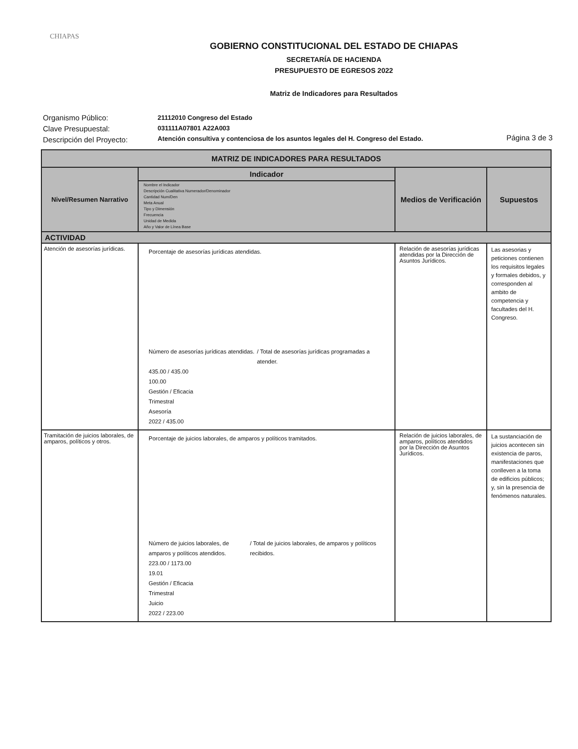CHIAPAS
GOBIERNO CONSTITUCIONAL DEL ESTADO DE CHIAPAS
SECRETARÍA DE HACIENDA
PRESUPUESTO DE EGRESOS 2022
Matriz de Indicadores para Resultados
Organismo Público:
Clave Presupuestal:
Descripción del Proyecto:
21112010 Congreso del Estado
031111A07801 A22A003
Atención consultiva y contenciosa de los asuntos legales del H. Congreso del Estado.
Página 3 de 3
| MATRIZ DE INDICADORES PARA RESULTADOS | | | |
| --- | --- | --- | --- |
| Nivel/Resumen Narrativo | Indicador | Medios de Verificación | Supuestos |
| | Nombre el Indicador Descripción Cualitativa Numerador/Denominador Cantidad Num/Den Meta Anual Tipo y Dimensión Frecuencia Unidad de Medida Año y Valor de Línea Base | | |
| ACTIVIDAD | | | |
| Atención de asesorías jurídicas. | Porcentaje de asesorías jurídicas atendidas. Número de asesorías jurídicas atendidas. / Total de asesorías jurídicas programadas a atender. 435.00 / 435.00 100.00 Gestión / Eficacia Trimestral Asesoría 2022 / 435.00 | Relación de asesorías jurídicas atendidas por la Dirección de Asuntos Jurídicos. | Las asesorias y peticiones contienen los requisitos legales y formales debidos, y corresponden al ambito de competencia y facultades del H. Congreso. |
| Tramitación de juicios laborales, de amparos, políticos y otros. | Porcentaje de juicios laborales, de amparos y políticos tramitados. Número de juicios laborales, de amparos y políticos atendidos. / Total de juicios laborales, de amparos y políticos recibidos. 223.00 / 1173.00 19.01 Gestión / Eficacia Trimestral Juicio 2022 / 223.00 | Relación de juicios laborales, de amparos, políticos atendidos por la Dirección de Asuntos Jurídicos. | La sustanciación de juicios acontecen sin existencia de paros, manifestaciones que conlleven a la toma de edificios públicos; y, sin la presencia de fenómenos naturales. |